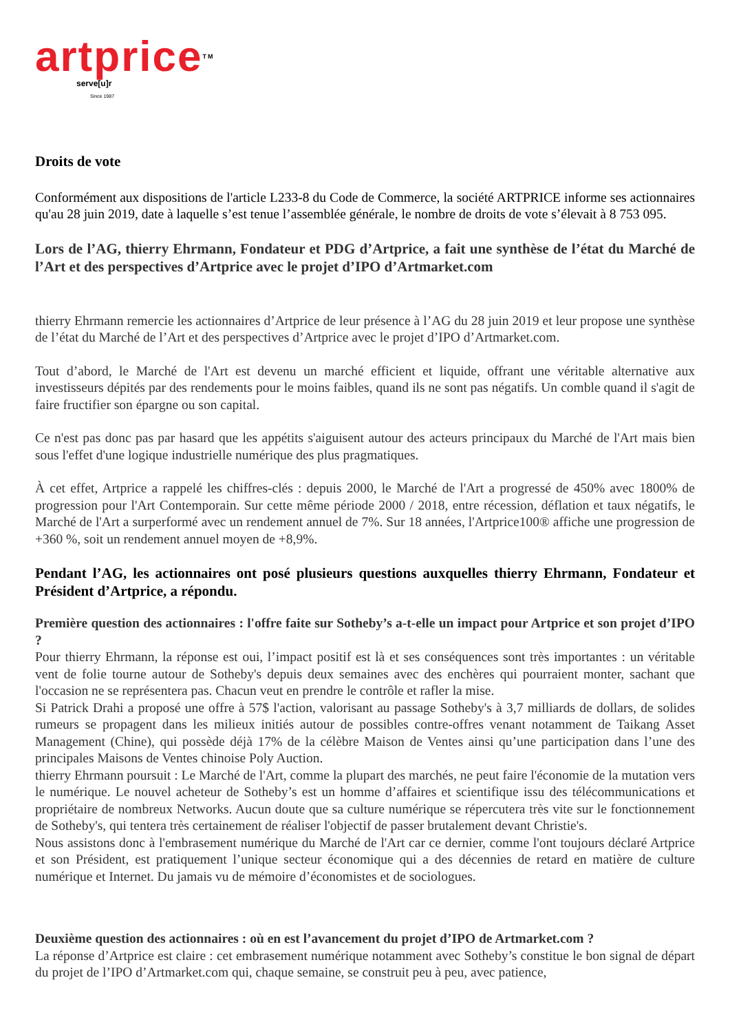artpriceTM
serve[u]r
Since 1987
Droits de vote
Conformément aux dispositions de l'article L233-8 du Code de Commerce, la société ARTPRICE informe ses actionnaires qu'au 28 juin 2019, date à laquelle s’est tenue l’assemblée générale, le nombre de droits de vote s’élevait à 8 753 095.
Lors de l’AG, thierry Ehrmann, Fondateur et PDG d’Artprice, a fait une synthèse de l’état du Marché de l’Art et des perspectives d’Artprice avec le projet d’IPO d’Artmarket.com
thierry Ehrmann remercie les actionnaires d’Artprice de leur présence à l’AG du 28 juin 2019 et leur propose une synthèse de l’état du Marché de l’Art et des perspectives d’Artprice avec le projet d’IPO d’Artmarket.com.
Tout d’abord, le Marché de l'Art est devenu un marché efficient et liquide, offrant une véritable alternative aux investisseurs dépités par des rendements pour le moins faibles, quand ils ne sont pas négatifs. Un comble quand il s'agit de faire fructifier son épargne ou son capital.
Ce n'est pas donc pas par hasard que les appétits s'aiguisent autour des acteurs principaux du Marché de l'Art mais bien sous l'effet d'une logique industrielle numérique des plus pragmatiques.
À cet effet, Artprice a rappelé les chiffres-clés : depuis 2000, le Marché de l'Art a progressé de 450% avec 1800% de progression pour l'Art Contemporain. Sur cette même période 2000 / 2018, entre récession, déflation et taux négatifs, le Marché de l'Art a surperformé avec un rendement annuel de 7%. Sur 18 années, l'Artprice100® affiche une progression de +360 %, soit un rendement annuel moyen de +8,9%.
Pendant l’AG, les actionnaires ont posé plusieurs questions auxquelles thierry Ehrmann, Fondateur et Président d’Artprice, a répondu.
Première question des actionnaires : l'offre faite sur Sotheby’s a-t-elle un impact pour Artprice et son projet d’IPO ?
Pour thierry Ehrmann, la réponse est oui, l’impact positif est là et ses conséquences sont très importantes : un véritable vent de folie tourne autour de Sotheby's depuis deux semaines avec des enchères qui pourraient monter, sachant que l'occasion ne se représentera pas. Chacun veut en prendre le contrôle et rafler la mise.
Si Patrick Drahi a proposé une offre à 57$ l'action, valorisant au passage Sotheby's à 3,7 milliards de dollars, de solides rumeurs se propagent dans les milieux initiés autour de possibles contre-offres venant notamment de Taikang Asset Management (Chine), qui possède déjà 17% de la célèbre Maison de Ventes ainsi qu’une participation dans l’une des principales Maisons de Ventes chinoise Poly Auction.
thierry Ehrmann poursuit : Le Marché de l'Art, comme la plupart des marchés, ne peut faire l'économie de la mutation vers le numérique. Le nouvel acheteur de Sotheby’s est un homme d’affaires et scientifique issu des télécommunications et propriétaire de nombreux Networks. Aucun doute que sa culture numérique se répercutera très vite sur le fonctionnement de Sotheby's, qui tentera très certainement de réaliser l'objectif de passer brutalement devant Christie's.
Nous assistons donc à l'embrasement numérique du Marché de l'Art car ce dernier, comme l'ont toujours déclaré Artprice et son Président, est pratiquement l’unique secteur économique qui a des décennies de retard en matière de culture numérique et Internet. Du jamais vu de mémoire d’économistes et de sociologues.
Deuxième question des actionnaires : où en est l’avancement du projet d’IPO de Artmarket.com ?
La réponse d’Artprice est claire : cet embrasement numérique notamment avec Sotheby’s constitue le bon signal de départ du projet de l’IPO d’Artmarket.com qui, chaque semaine, se construit peu à peu, avec patience,